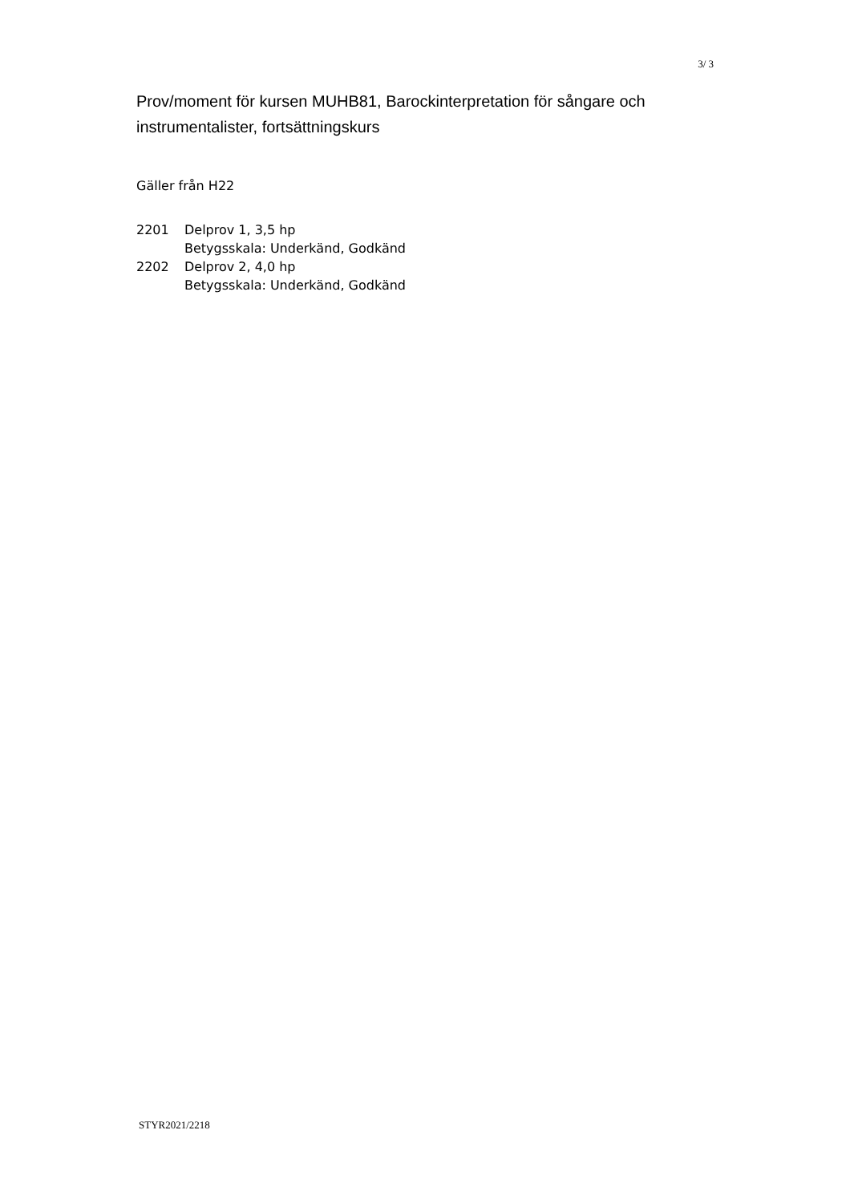3/ 3
Prov/moment för kursen MUHB81, Barockinterpretation för sångare och instrumentalister, fortsättningskurs
Gäller från H22
| 2201 | Delprov 1, 3,5 hp Betygsskala: Underkänd, Godkänd |
| 2202 | Delprov 2, 4,0 hp Betygsskala: Underkänd, Godkänd |
STYR2021/2218